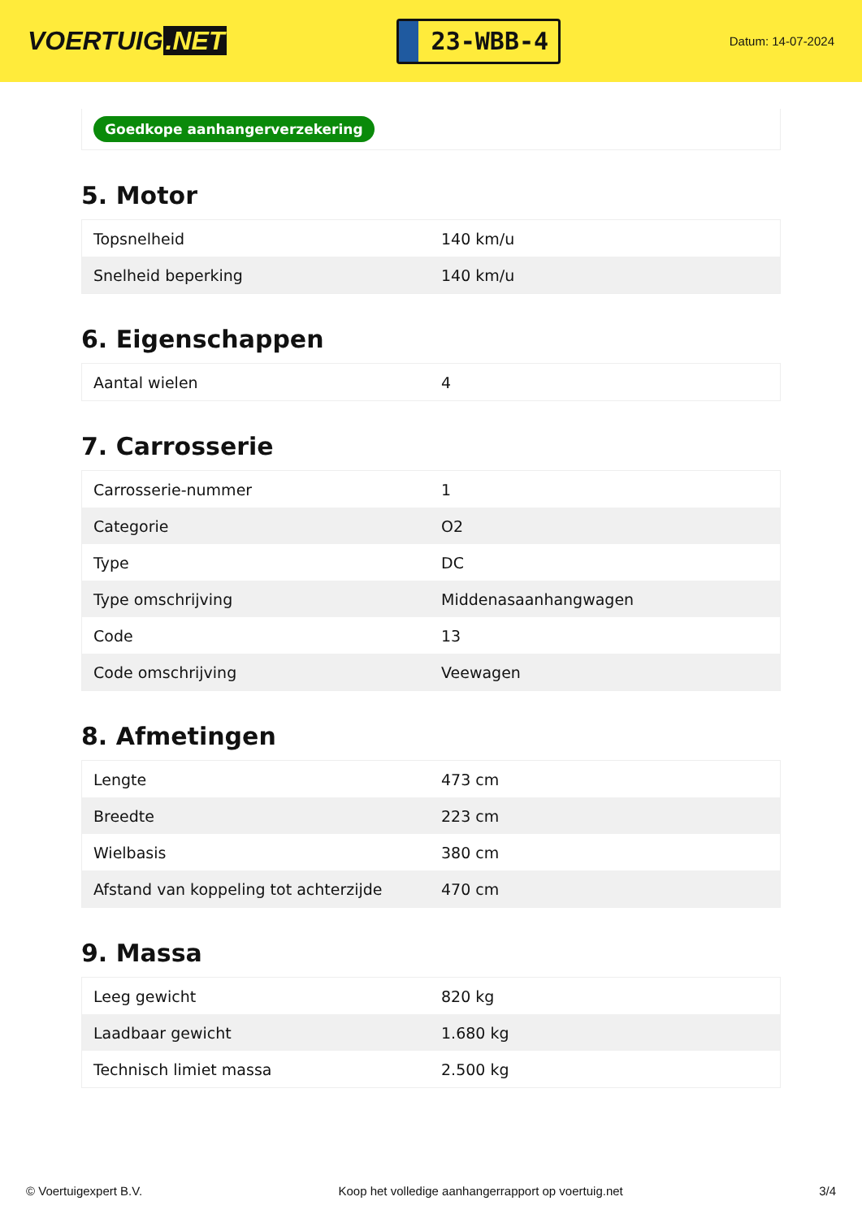VOERTUIG.NET
23-WBB-4
Datum: 14-07-2024
Goedkope aanhangerverzekering
5. Motor
| Topsnelheid | 140 km/u |
| Snelheid beperking | 140 km/u |
6. Eigenschappen
| Aantal wielen | 4 |
7. Carrosserie
| Carrosserie-nummer | 1 |
| Categorie | O2 |
| Type | DC |
| Type omschrijving | Middenasaanhangwagen |
| Code | 13 |
| Code omschrijving | Veewagen |
8. Afmetingen
| Lengte | 473 cm |
| Breedte | 223 cm |
| Wielbasis | 380 cm |
| Afstand van koppeling tot achterzijde | 470 cm |
9. Massa
| Leeg gewicht | 820 kg |
| Laadbaar gewicht | 1.680 kg |
| Technisch limiet massa | 2.500 kg |
© Voertuigexpert B.V. Koop het volledige aanhangerrapport op voertuig.net 3/4